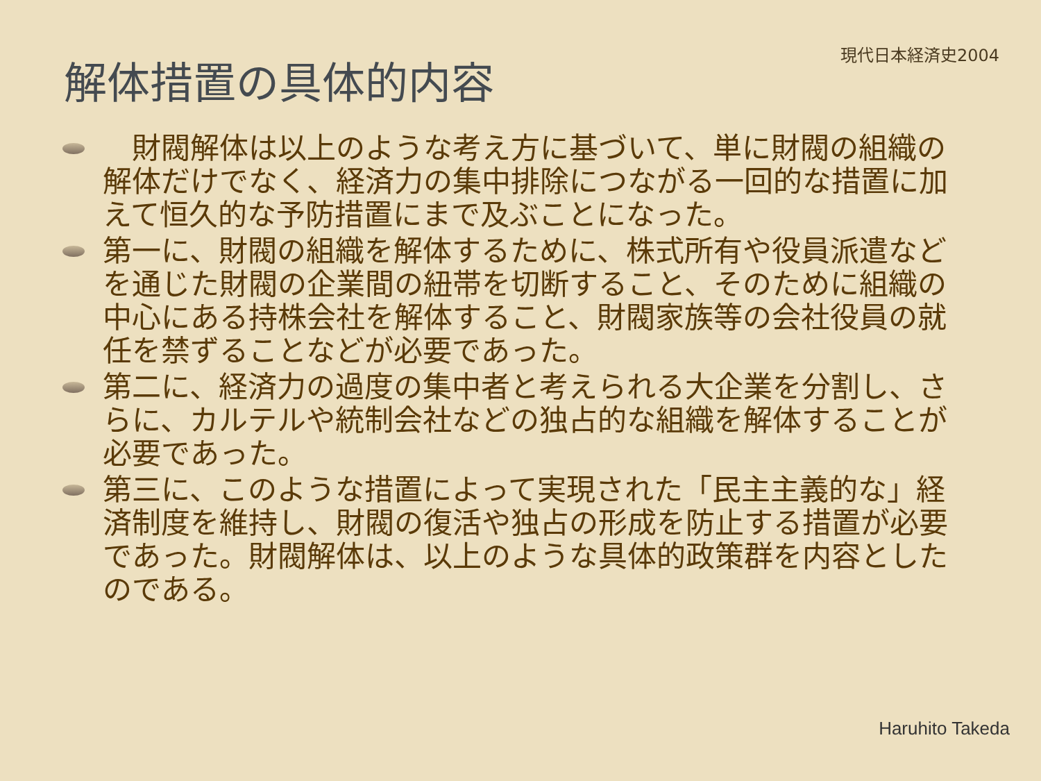現代日本経済史2004
解体措置の具体的内容
　財閥解体は以上のような考え方に基づいて、単に財閥の組織の解体だけでなく、経済力の集中排除につながる一回的な措置に加えて恒久的な予防措置にまで及ぶことになった。
第一に、財閥の組織を解体するために、株式所有や役員派遣などを通じた財閥の企業間の紐帯を切断すること、そのために組織の中心にある持株会社を解体すること、財閥家族等の会社役員の就任を禁ずることなどが必要であった。
第二に、経済力の過度の集中者と考えられる大企業を分割し、さらに、カルテルや統制会社などの独占的な組織を解体することが必要であった。
第三に、このような措置によって実現された「民主主義的な」経済制度を維持し、財閥の復活や独占の形成を防止する措置が必要であった。財閥解体は、以上のような具体的政策群を内容としたのである。
Haruhito Takeda